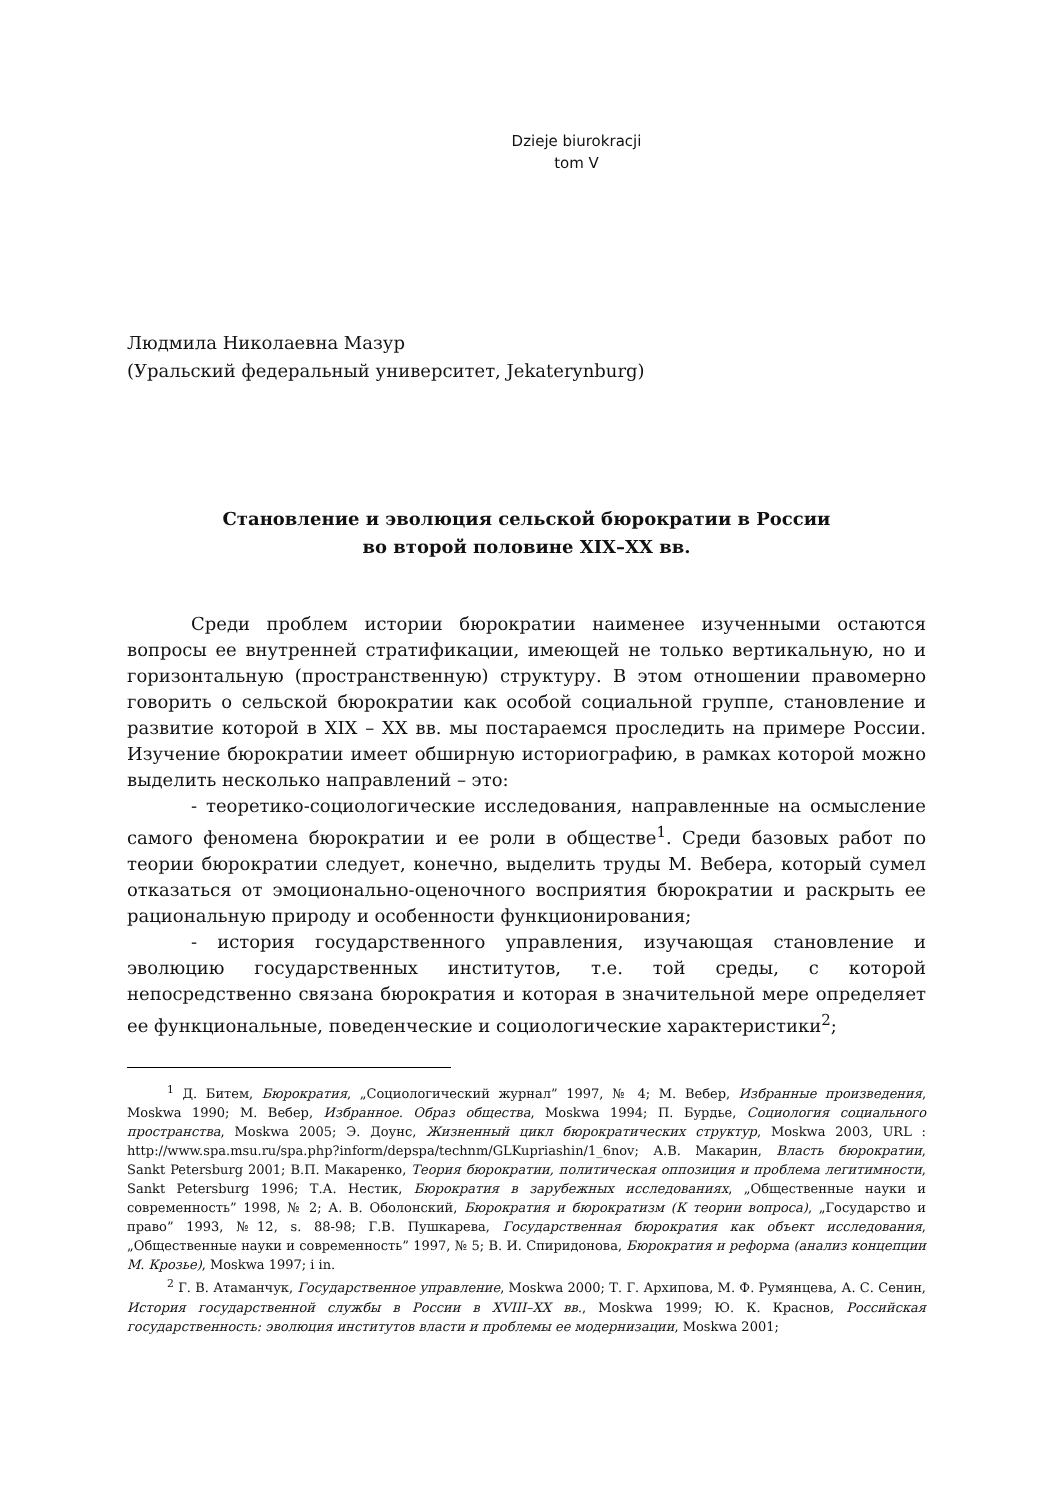Dzieje biurokracji
tom V
Людмила Николаевна Мазур
(Уральский федеральный университет, Jekaterynburg)
Становление и эволюция сельской бюрократии в России
во второй половине XIX–XX вв.
Среди проблем истории бюрократии наименее изученными остаются вопросы ее внутренней стратификации, имеющей не только вертикальную, но и горизонтальную (пространственную) структуру. В этом отношении правомерно говорить о сельской бюрократии как особой социальной группе, становление и развитие которой в XIX – XX вв. мы постараемся проследить на примере России. Изучение бюрократии имеет обширную историографию, в рамках которой можно выделить несколько направлений – это:
- теоретико-социологические исследования, направленные на осмысление самого феномена бюрократии и ее роли в обществе<sup>1</sup>. Среди базовых работ по теории бюрократии следует, конечно, выделить труды М. Вебера, который сумел отказаться от эмоционально-оценочного восприятия бюрократии и раскрыть ее рациональную природу и особенности функционирования;
- история государственного управления, изучающая становление и эволюцию государственных институтов, т.е. той среды, с которой непосредственно связана бюрократия и которая в значительной мере определяет ее функциональные, поведенческие и социологические характеристики<sup>2</sup>;
<sup>1</sup> Д. Битем, Бюрократия, „Социологический журнал” 1997, № 4; М. Вебер, Избранные произведения, Moskwa 1990; М. Вебер, Избранное. Образ общества, Moskwa 1994; П. Бурдье, Социология социального пространства, Moskwa 2005; Э. Доунс, Жизненный цикл бюрократических структур, Moskwa 2003, URL : http://www.spa.msu.ru/spa.php?inform/depspa/technm/GLKupriashin/1_6nov; А.В. Макарин, Власть бюрократии, Sankt Petersburg 2001; В.П. Макаренко, Теория бюрократии, политическая оппозиция и проблема легитимности, Sankt Petersburg 1996; Т.А. Нестик, Бюрократия в зарубежных исследованиях, „Общественные науки и современность” 1998, № 2; А. В. Оболонский, Бюрократия и бюрократизм (К теории вопроса), „Государство и право” 1993, №12, s. 88-98; Г.В. Пушкарева, Государственная бюрократия как объект исследования, „Общественные науки и современность” 1997, № 5; В. И. Спиридонова, Бюрократия и реформа (анализ концепции М. Крозье), Moskwa 1997; i in.
<sup>2</sup> Г. В. Атаманчук, Государственное управление, Moskwa 2000; Т. Г. Архипова, М. Ф. Румянцева, А. С. Сенин, История государственной службы в России в XVIII–XX вв., Moskwa 1999; Ю. К. Краснов, Российская государственность: эволюция институтов власти и проблемы ее модернизации, Moskwa 2001;